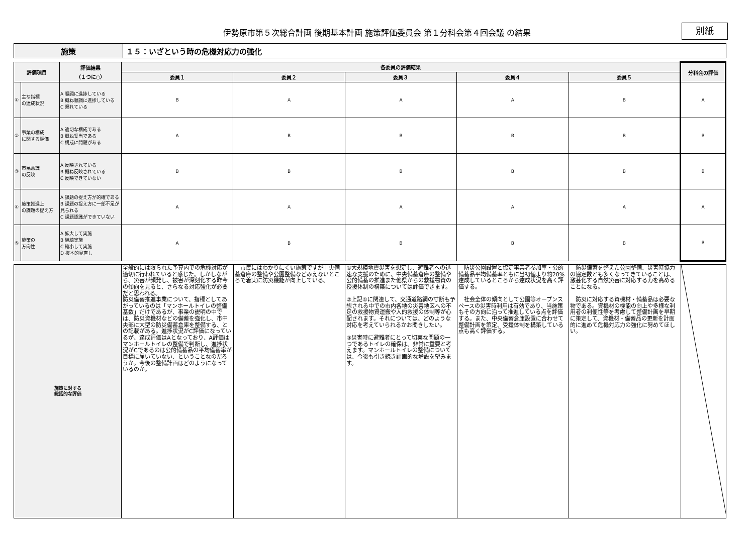伊勢原市第５次総合計画 後期基本計画 施策評価委員会 第１分科会第４回会議 の結果
別紙
| 施策 | １５：いざという時の危機対応力の強化 |
| 評価項目 | | 評価結果 （１つに○） | 各委員の評価結果 | | | | | 分科会の評価 |
| --- | --- | --- | --- | --- | --- | --- | --- | --- |
| | | | 委員１ | 委員２ | 委員３ | 委員４ | 委員５ | |
| ① | 主な指標 の達成状況 | A 順調に進捗している B 概ね順調に進捗している C 遅れている | B | A | A | A | B | A |
| ② | 事業の構成 に関する評価 | A 適切な構成である B 概ね妥当である C 構成に問題がある | A | B | B | B | B | B |
| ③ | 市民意識 の反映 | A 反映されている B 概ね反映されている C 反映できていない | B | B | B | B | B | B |
| ④ | 施策推進上 の課題の捉え方 | A 課題の捉え方が的確である B 課題の捉え方に一部不足が見られる C 課題認識ができていない | A | A | A | A | A | A |
| ⑤ | 施策の 方向性 | A 拡大して実施 B 継続実施 C 縮小して実施 D 抜本的見直し | A | B | B | B | B | B |
| 施策に対する 総括的な評価 | 全般的には限られた予算内での危機対応が適切に行われていると感じた。しかしながら、災害が頻発し、被害が深刻化する昨今の傾向を見ると、さらなる対応強化が必要だと思われる。 防災備蓄推進事業について、指標としてあがっているのは「マンホールトイレの整備基数」だけであるが、事業の説明の中では、防災資機材などの備蓄を強化し、市中央部に大型の防災備蓄倉庫を整備する、との記載がある。進捗状況がC評価になっているが、達成評価はAとなっており、A評価はマンホールトイレの整備で判断し、進捗状況がCであるのは公的備蓄品の平均備蓄率が目標に届いていない、ということなのだろうか。今後の整備計画はどのようになっているのか。 | 市民にはわかりにくい施策ですが中央備蓄倉庫の整備や公園整備などみえないところで着実に防災機能が向上している。 | ①大規模地震災害を想定し、避難者への迅速な支援のために、中央備蓄倉庫の整備や公的備蓄の推進また他県からの救援物資の授援体制の構築については評価できます。 ②上記①に関連して、交通道路網の寸断も予想される中での市内各地の災害地区への不足の救援物資運搬や人的救援の体制等が心配されます。それについては、どのような対応を考えていられるかお聞きしたい。 ③災害時に避難者にとって切実な問題の一つであるトイレの確保は、非常に重要と考えます。マンホールトイレの整備については、今後も引き続き計画的な増設を望みます。 | 防災公園設置と協定事業者参加率・公的備蓄品平均備蓄率ともに当初値より約20%達成しているところから達成状況を高く評価する。 社会全体の傾向として公園等オープンスペースの災害時利用は有効であり、当施策もその方向に沿って推進している点を評価する。また、中央備蓄倉庫設置に合わせて整備計画を策定、受援体制を構築している点も高く評価する。 | 防災備蓄を整えた公園整備、災害時協力の協定数とも多くなってきていることは、激甚化する自然災害に対応する力を高めることになる。 防災に対応する資機材・備蓄品は必要な物である。資機材の機能の向上や多様な利用者の利便性等を考慮して整備計画を早期に策定して、資機材・備蓄品の更新を計画的に進めて危機対応力の強化に努めてほしい。 | |